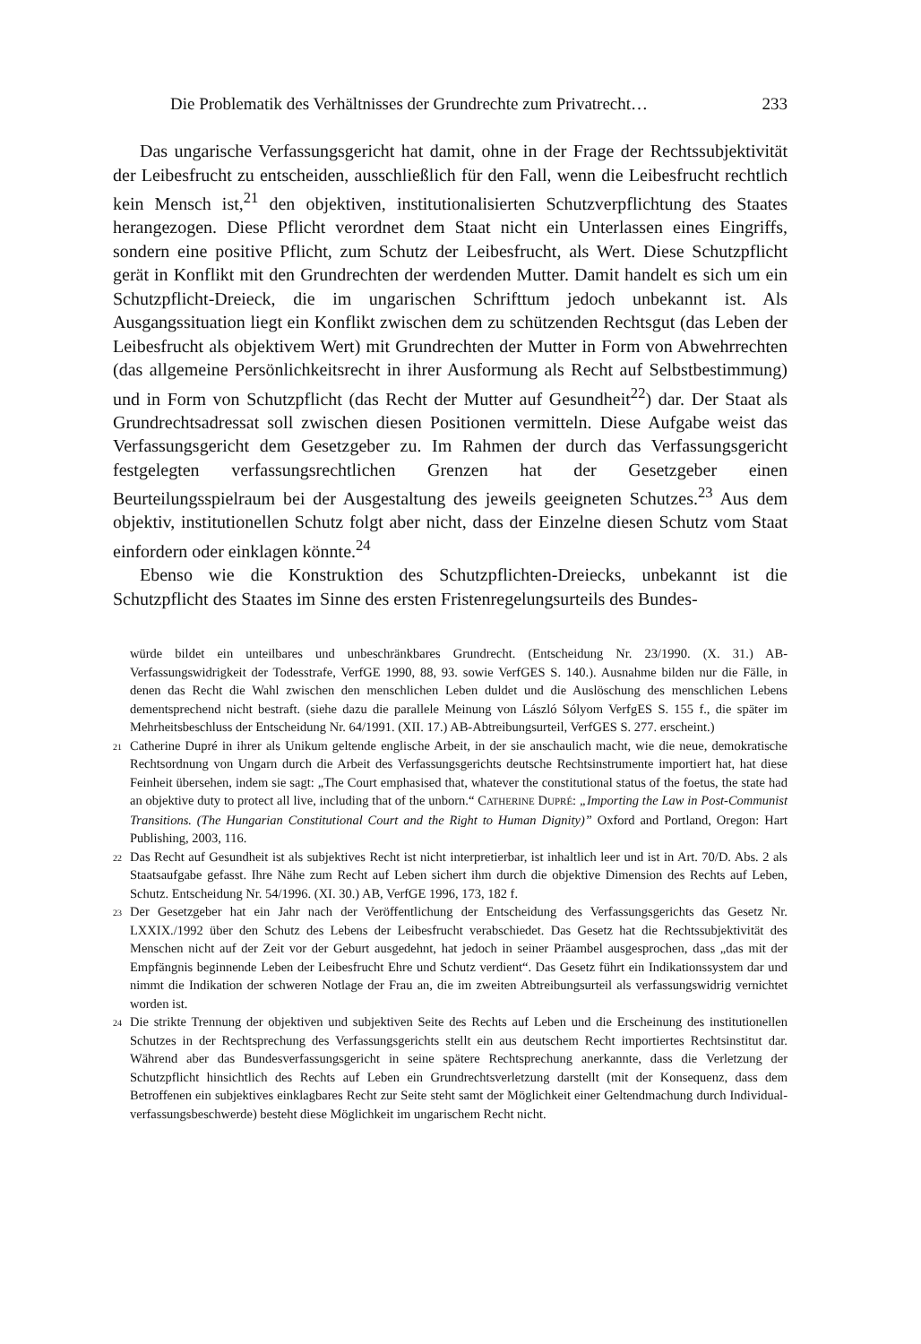Die Problematik des Verhältnisses der Grundrechte zum Privatrecht… 233
Das ungarische Verfassungsgericht hat damit, ohne in der Frage der Rechts­subjektivität der Leibesfrucht zu entscheiden, ausschließlich für den Fall, wenn die Leibesfrucht rechtlich kein Mensch ist,<sup>21</sup> den objektiven, institutionalisierten Schutzverpflichtung des Staates herangezogen. Diese Pflicht verordnet dem Staat nicht ein Unterlassen eines Eingriffs, sondern eine positive Pflicht, zum Schutz der Leibesfrucht, als Wert. Diese Schutzpflicht gerät in Konflikt mit den Grundrechten der werdenden Mutter. Damit handelt es sich um ein Schutzpflicht-Dreieck, die im ungarischen Schrifttum jedoch unbekannt ist. Als Ausgangssituation liegt ein Konflikt zwischen dem zu schützenden Rechtsgut (das Leben der Leibesfrucht als objektivem Wert) mit Grundrechten der Mutter in Form von Abwehrrechten (das allgemeine Persönlichkeitsrecht in ihrer Ausformung als Recht auf Selbst­bestimmung) und in Form von Schutzpflicht (das Recht der Mutter auf Gesundheit<sup>22</sup>) dar. Der Staat als Grundrechtsadressat soll zwischen diesen Positionen vermitteln. Diese Aufgabe weist das Verfassungsgericht dem Gesetzgeber zu. Im Rahmen der durch das Verfassungsgericht festgelegten verfassungsrechtlichen Grenzen hat der Gesetzgeber einen Beurteilungsspielraum bei der Ausgestaltung des jeweils geeigneten Schutzes.<sup>23</sup> Aus dem objektiv, institutionellen Schutz folgt aber nicht, dass der Einzelne diesen Schutz vom Staat einfordern oder einklagen könnte.<sup>24</sup>
Ebenso wie die Konstruktion des Schutzpflichten-Dreiecks, unbekannt ist die Schutzpflicht des Staates im Sinne des ersten Fristenregelungsurteils des Bundes-
würde bildet ein unteilbares und unbeschränkbares Grundrecht. (Entscheidung Nr. 23/1990. (X. 31.) AB-Verfassungswidrigkeit der Todesstrafe, VerfGE 1990, 88, 93. sowie VerfGES S. 140.). Ausnahme bilden nur die Fälle, in denen das Recht die Wahl zwischen den menschlichen Leben duldet und die Auslöschung des menschlichen Lebens dementsprechend nicht bestraft. (siehe dazu die parallele Meinung von László Sólyom VerfgES S. 155 f., die später im Mehrheitsbeschluss der Entscheidung Nr. 64/1991. (XII. 17.) AB-Abtreibungsurteil, VerfGES S. 277. erscheint.)
<sup>21</sup> Catherine Dupré in ihrer als Unikum geltende englische Arbeit, in der sie anschaulich macht, wie die neue, demokratische Rechtsordnung von Ungarn durch die Arbeit des Verfassungsgerichts deutsche Rechtsinstru­mente importiert hat, hat diese Feinheit übersehen, indem sie sagt: „The Court emphasised that, whatever the constitutional status of the foetus, the state had an objektive duty to protect all live, including that of the unborn.“ CATHERINE DUPRÉ: „Importing the Law in Post-Communist Transitions. (The Hungarian Const­itutional Court and the Right to Human Dignity)” Oxford and Portland, Oregon: Hart Publishing, 2003, 116.
<sup>22</sup> Das Recht auf Gesundheit ist als subjektives Recht ist nicht interpretierbar, ist inhaltlich leer und ist in Art. 70/D. Abs. 2 als Staatsaufgabe gefasst. Ihre Nähe zum Recht auf Leben sichert ihm durch die objektive Dimension des Rechts auf Leben, Schutz. Entscheidung Nr. 54/1996. (XI. 30.) AB, VerfGE 1996, 173, 182 f.
<sup>23</sup> Der Gesetzgeber hat ein Jahr nach der Veröffentlichung der Entscheidung des Verfassungsgerichts das Gesetz Nr. LXXIX./1992 über den Schutz des Lebens der Leibesfrucht verabschiedet. Das Gesetz hat die Rechtssubjektivität des Menschen nicht auf der Zeit vor der Geburt ausgedehnt, hat jedoch in seiner Präambel ausgesprochen, dass „das mit der Empfängnis beginnende Leben der Leibesfrucht Ehre und Schutz verdient“. Das Gesetz führt ein Indikationssystem dar und nimmt die Indikation der schweren Notlage der Frau an, die im zweiten Abtreibungsurteil als verfassungswidrig vernichtet worden ist.
<sup>24</sup> Die strikte Trennung der objektiven und subjektiven Seite des Rechts auf Leben und die Erscheinung des institutionellen Schutzes in der Rechtsprechung des Verfassungsgerichts stellt ein aus deutschem Recht importiertes Rechtsinstitut dar. Während aber das Bundesverfassungsgericht in seine spätere Rechtsprechung anerkannte, dass die Verletzung der Schutzpflicht hinsichtlich des Rechts auf Leben ein Grundrechtsverletzung darstellt (mit der Konsequenz, dass dem Betroffenen ein subjektives einklagbares Recht zur Seite steht samt der Möglichkeit einer Geltendmachung durch Individual­verfassungsbeschwerde) besteht diese Möglichkeit im ungarischem Recht nicht.